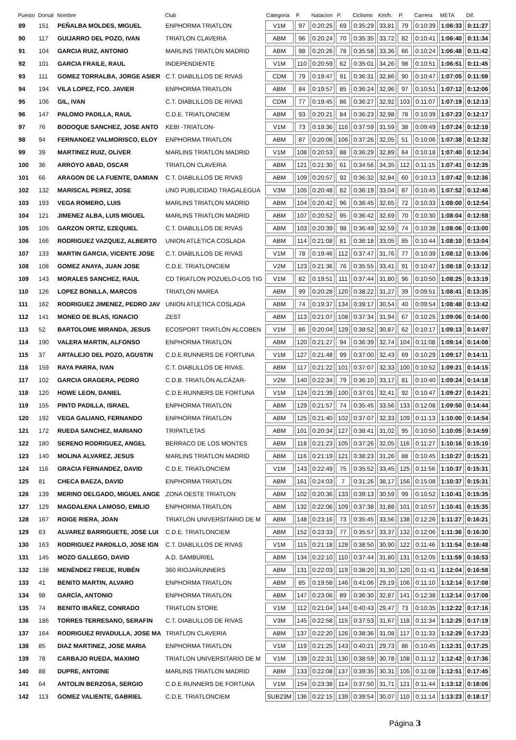| Puesto | Dorsal | Nombre | Club | Categoria | P. | Natacion | P. | Ciclismo | Km/h. | P. | Carrera | META | Dif. |
| --- | --- | --- | --- | --- | --- | --- | --- | --- | --- | --- | --- | --- | --- |
| 89 | 151 | PEÑALBA MOLDES, MIGUEL | ENPHORMA TRIATLON | V1M | 97 | 0:20:25 | 69 | 0:35:29 | 33,81 | 79 | 0:10:39 | 1:06:33 | 0:11:27 |
| 90 | 117 | GUIJARRO DEL POZO, IVAN | TRIATLON CLAVERIA | ABM | 96 | 0:20:24 | 70 | 0:35:35 | 33,72 | 82 | 0:10:41 | 1:06:40 | 0:11:34 |
| 91 | 104 | GARCIA RUIZ, ANTONIO | MARLINS TRIATLON MADRID | ABM | 98 | 0:20:26 | 78 | 0:35:58 | 33,36 | 66 | 0:10:24 | 1:06:48 | 0:11:42 |
| 92 | 101 | GARCIA FRAILE, RAUL | INDEPENDIENTE | V1M | 110 | 0:20:59 | 62 | 0:35:01 | 34,26 | 98 | 0:10:51 | 1:06:51 | 0:11:45 |
| 93 | 111 | GOMEZ TORRALBA, JORGE ASIER | C.T. DIABLILLOS DE RIVAS | CDM | 79 | 0:19:47 | 91 | 0:36:31 | 32,86 | 90 | 0:10:47 | 1:07:05 | 0:11:59 |
| 94 | 194 | VILA LOPEZ, FCO. JAVIER | ENPHORMA TRIATLON | ABM | 84 | 0:19:57 | 85 | 0:36:24 | 32,96 | 97 | 0:10:51 | 1:07:12 | 0:12:06 |
| 95 | 106 | GIL, IVAN | C.T. DIABLILLOS DE RIVAS | CDM | 77 | 0:19:45 | 86 | 0:36:27 | 32,92 | 103 | 0:11:07 | 1:07:19 | 0:12:13 |
| 96 | 147 | PALOMO PADILLA, RAUL | C.D.E. TRIATLONCIEM | ABM | 93 | 0:20:21 | 84 | 0:36:23 | 32,98 | 78 | 0:10:39 | 1:07:23 | 0:12:17 |
| 97 | 76 | BODOQUE SANCHEZ, JOSE ANTO | KEBI -TRIATLON- | V1M | 73 | 0:19:36 | 116 | 0:37:59 | 31,59 | 38 | 0:09:49 | 1:07:24 | 0:12:18 |
| 98 | 94 | FERNANDEZ VALMORISCO, ELOY | ENPHORMA TRIATLON | ABM | 87 | 0:20:06 | 106 | 0:37:26 | 32,05 | 51 | 0:10:06 | 1:07:38 | 0:12:32 |
| 99 | 39 | MARTINEZ RUIZ, OLIVER | MARLINS TRIATLON MADRID | V1M | 108 | 0:20:53 | 88 | 0:36:29 | 32,89 | 64 | 0:10:18 | 1:07:40 | 0:12:34 |
| 100 | 36 | ARROYO ABAD, OSCAR | TRIATLON CLAVERIA | ABM | 121 | 0:21:30 | 61 | 0:34:56 | 34,35 | 112 | 0:11:15 | 1:07:41 | 0:12:35 |
| 101 | 66 | ARAGON DE LA FUENTE, DAMIAN | C.T. DIABLILLOS DE RIVAS | ABM | 109 | 0:20:57 | 92 | 0:36:32 | 32,84 | 60 | 0:10:13 | 1:07:42 | 0:12:36 |
| 102 | 132 | MARISCAL PEREZ, JOSE | UNO PUBLICIDAD TRAGALEGUA | V3M | 105 | 0:20:48 | 82 | 0:36:19 | 33,04 | 87 | 0:10:45 | 1:07:52 | 0:12:46 |
| 103 | 193 | VEGA ROMERO, LUIS | MARLINS TRIATLON MADRID | ABM | 104 | 0:20:42 | 96 | 0:36:45 | 32,65 | 72 | 0:10:33 | 1:08:00 | 0:12:54 |
| 104 | 121 | JIMENEZ ALBA, LUIS MIGUEL | MARLINS TRIATLON MADRID | ABM | 107 | 0:20:52 | 95 | 0:36:42 | 32,69 | 70 | 0:10:30 | 1:08:04 | 0:12:58 |
| 105 | 105 | GARZON ORTIZ, EZEQUIEL | C.T. DIABLILLOS DE RIVAS | ABM | 103 | 0:20:39 | 98 | 0:36:49 | 32,59 | 74 | 0:10:38 | 1:08:06 | 0:13:00 |
| 106 | 166 | RODRIGUEZ VAZQUEZ, ALBERTO | UNION ATLETICA COSLADA | ABM | 114 | 0:21:08 | 81 | 0:36:18 | 33,05 | 85 | 0:10:44 | 1:08:10 | 0:13:04 |
| 107 | 133 | MARTIN GARCIA, VICENTE JOSE | C.T. DIABLILLOS DE RIVAS | V1M | 78 | 0:19:46 | 112 | 0:37:47 | 31,76 | 77 | 0:10:39 | 1:08:12 | 0:13:06 |
| 108 | 108 | GOMEZ ANAYA, JUAN JOSE | C.D.E. TRIATLONCIEM | V2M | 123 | 0:21:36 | 76 | 0:35:55 | 33,41 | 91 | 0:10:47 | 1:08:18 | 0:13:12 |
| 109 | 143 | MORALES SANCHEZ, RAUL | CD TRIATLON POZUELO-LOS TIG | V1M | 82 | 0:19:51 | 111 | 0:37:44 | 31,80 | 96 | 0:10:50 | 1:08:25 | 0:13:19 |
| 110 | 126 | LOPEZ BONILLA, MARCOS | TRIATLON MAREA | ABM | 99 | 0:20:28 | 120 | 0:38:22 | 31,27 | 39 | 0:09:51 | 1:08:41 | 0:13:35 |
| 111 | 162 | RODRIGUEZ JIMENEZ, PEDRO JAV | UNION ATLETICA COSLADA | ABM | 74 | 0:19:37 | 134 | 0:39:17 | 30,54 | 40 | 0:09:54 | 1:08:48 | 0:13:42 |
| 112 | 141 | MONEO DE BLAS, IGNACIO | ZEST | ABM | 113 | 0:21:07 | 108 | 0:37:34 | 31,94 | 67 | 0:10:25 | 1:09:06 | 0:14:00 |
| 113 | 52 | BARTOLOME MIRANDA, JESUS | ECOSPORT TRIATLÓN ALCOBEN | V1M | 86 | 0:20:04 | 129 | 0:38:52 | 30,87 | 62 | 0:10:17 | 1:09:13 | 0:14:07 |
| 114 | 190 | VALERA MARTIN, ALFONSO | ENPHORMA TRIATLON | ABM | 120 | 0:21:27 | 94 | 0:36:39 | 32,74 | 104 | 0:11:08 | 1:09:14 | 0:14:08 |
| 115 | 37 | ARTALEJO DEL POZO, AGUSTIN | C.D.E.RUNNERS DE FORTUNA | V1M | 127 | 0:21:48 | 99 | 0:37:00 | 32,43 | 69 | 0:10:29 | 1:09:17 | 0:14:11 |
| 116 | 159 | RAYA PARRA, IVAN | C.T. DIABLILLOS DE RIVAS. | ABM | 117 | 0:21:22 | 101 | 0:37:07 | 32,33 | 100 | 0:10:52 | 1:09:21 | 0:14:15 |
| 117 | 102 | GARCIA GRAGERA, PEDRO | C.D.B. TRIATLÓN ALCÁZAR- | V2M | 140 | 0:22:34 | 79 | 0:36:10 | 33,17 | 81 | 0:10:40 | 1:09:24 | 0:14:18 |
| 118 | 120 | HOWE LEON, DANIEL | C.D.E.RUNNERS DE FORTUNA | V1M | 124 | 0:21:39 | 100 | 0:37:01 | 32,41 | 92 | 0:10:47 | 1:09:27 | 0:14:21 |
| 119 | 155 | PINTO PADILLA, ISRAEL | ENPHORMA TRIATLON | ABM | 129 | 0:21:57 | 74 | 0:35:45 | 33,56 | 133 | 0:12:08 | 1:09:50 | 0:14:44 |
| 120 | 192 | VEGA GALIANO, FERNANDO | ENPHORMA TRIATLON | ABM | 125 | 0:21:40 | 102 | 0:37:07 | 32,33 | 109 | 0:11:13 | 1:10:00 | 0:14:54 |
| 121 | 172 | RUEDA SANCHEZ, MARIANO | TRIPATLETAS | ABM | 101 | 0:20:34 | 127 | 0:38:41 | 31,02 | 95 | 0:10:50 | 1:10:05 | 0:14:59 |
| 122 | 180 | SERENO RODRIGUEZ, ANGEL | BERRACO DE LOS MONTES | ABM | 118 | 0:21:23 | 105 | 0:37:26 | 32,05 | 116 | 0:11:27 | 1:10:16 | 0:15:10 |
| 123 | 140 | MOLINA ALVAREZ, JESUS | MARLINS TRIATLON MADRID | ABM | 116 | 0:21:19 | 121 | 0:38:23 | 31,26 | 88 | 0:10:45 | 1:10:27 | 0:15:21 |
| 124 | 116 | GRACIA FERNANDEZ, DAVID | C.D.E. TRIATLONCIEM | V1M | 143 | 0:22:49 | 75 | 0:35:52 | 33,45 | 125 | 0:11:56 | 1:10:37 | 0:15:31 |
| 125 | 81 | CHECA BAEZA, DAVID | ENPHORMA TRIATLON | ABM | 161 | 0:24:03 | 7 | 0:31:26 | 38,17 | 156 | 0:15:08 | 1:10:37 | 0:15:31 |
| 126 | 139 | MERINO DELGADO, MIGUEL ANGE | ZONA OESTE TRIATLON | ABM | 102 | 0:20:36 | 133 | 0:39:13 | 30,59 | 99 | 0:10:52 | 1:10:41 | 0:15:35 |
| 127 | 129 | MAGDALENA LAMOSO, EMILIO | ENPHORMA TRIATLON | ABM | 132 | 0:22:06 | 109 | 0:37:38 | 31,88 | 101 | 0:10:57 | 1:10:41 | 0:15:35 |
| 128 | 167 | ROIGE RIERA, JOAN | TRIATLON UNIVERSITARIO DE M | ABM | 148 | 0:23:16 | 73 | 0:35:45 | 33,56 | 138 | 0:12:26 | 1:11:27 | 0:16:21 |
| 129 | 63 | ALVAREZ BARRIGUETE, JOSE LUI | C.D.E. TRIATLONCIEM | ABM | 152 | 0:23:33 | 77 | 0:35:57 | 33,37 | 132 | 0:12:06 | 1:11:36 | 0:16:30 |
| 130 | 163 | RODRIGUEZ PARDILLO, JOSE IGN | C.T. DIABLILLOS DE RIVAS | V1M | 115 | 0:21:18 | 128 | 0:38:50 | 30,90 | 122 | 0:11:46 | 1:11:54 | 0:16:48 |
| 131 | 145 | MOZO GALLEGO, DAVID | A.D. SAMBURIEL | ABM | 134 | 0:22:10 | 110 | 0:37:44 | 31,80 | 131 | 0:12:05 | 1:11:59 | 0:16:53 |
| 132 | 138 | MENÉNDEZ FREIJE, RUBÉN | 360 RIOJARUNNERS | ABM | 131 | 0:22:03 | 119 | 0:38:20 | 31,30 | 120 | 0:11:41 | 1:12:04 | 0:16:58 |
| 133 | 41 | BENITO MARTIN, ALVARO | ENPHORMA TRIATLON | ABM | 85 | 0:19:58 | 146 | 0:41:06 | 29,19 | 106 | 0:11:10 | 1:12:14 | 0:17:08 |
| 134 | 98 | GARCÍA, ANTONIO | ENPHORMA TRIATLON | ABM | 147 | 0:23:06 | 89 | 0:36:30 | 32,87 | 141 | 0:12:38 | 1:12:14 | 0:17:08 |
| 135 | 74 | BENITO IBAÑEZ, CONRADO | TRIATLON STORE | V1M | 112 | 0:21:04 | 144 | 0:40:43 | 29,47 | 73 | 0:10:35 | 1:12:22 | 0:17:16 |
| 136 | 186 | TORRES TERRESANO, SERAFIN | C.T. DIABLILLOS DE RIVAS | V3M | 145 | 0:22:58 | 115 | 0:37:53 | 31,67 | 118 | 0:11:34 | 1:12:25 | 0:17:19 |
| 137 | 164 | RODRIGUEZ RIVADULLA, JOSE MA | TRIATLON CLAVERIA | ABM | 137 | 0:22:20 | 126 | 0:38:36 | 31,08 | 117 | 0:11:33 | 1:12:29 | 0:17:23 |
| 138 | 85 | DIAZ MARTINEZ, JOSE MARIA | ENPHORMA TRIATLON | V1M | 119 | 0:21:25 | 143 | 0:40:21 | 29,73 | 86 | 0:10:45 | 1:12:31 | 0:17:25 |
| 139 | 78 | CARBAJO RUEDA, MAXIMO | TRIATLON UNIVERSITARIO DE M | V1M | 139 | 0:22:31 | 130 | 0:38:59 | 30,78 | 108 | 0:11:12 | 1:12:42 | 0:17:36 |
| 140 | 88 | DUPRE, ANTOINE | MARLINS TRIATLON MADRID | ABM | 133 | 0:22:08 | 137 | 0:39:35 | 30,31 | 105 | 0:11:08 | 1:12:51 | 0:17:45 |
| 141 | 64 | ANTOLIN BERZOSA, SERGIO | C.D.E.RUNNERS DE FORTUNA | V1M | 154 | 0:23:38 | 114 | 0:37:50 | 31,71 | 121 | 0:11:44 | 1:13:12 | 0:18:06 |
| 142 | 113 | GOMEZ VALIENTE, GABRIEL | C.D.E. TRIATLONCIEM | SUB23M | 136 | 0:22:15 | 139 | 0:39:54 | 30,07 | 110 | 0:11:14 | 1:13:23 | 0:18:17 |
Página 3